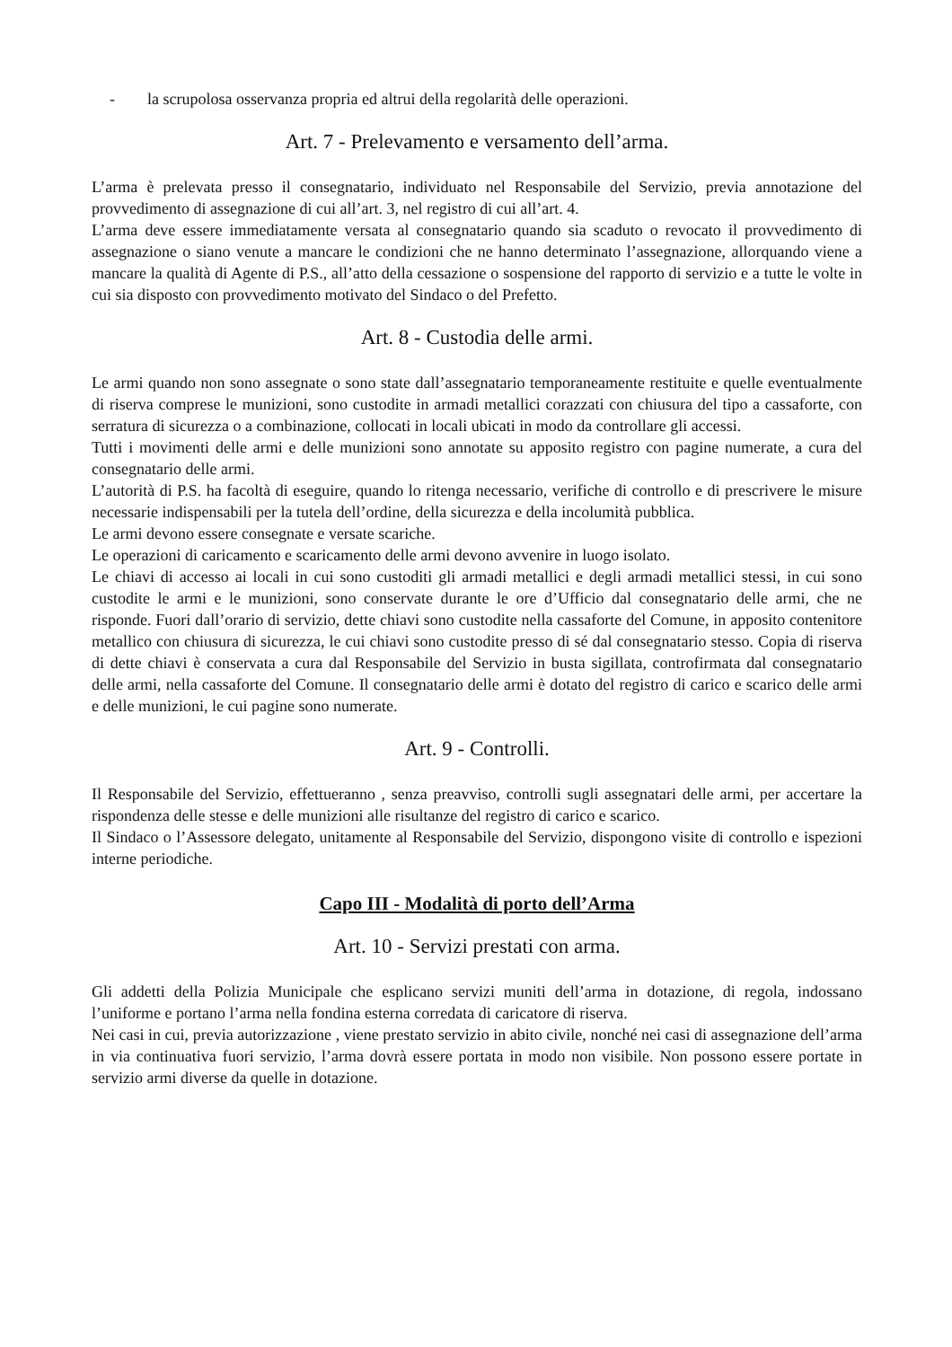- la scrupolosa osservanza propria ed altrui della regolarità delle operazioni.
Art. 7 - Prelevamento e versamento dell’arma.
L’arma è prelevata presso il consegnatario, individuato nel Responsabile del Servizio, previa annotazione del provvedimento di assegnazione di cui all’art. 3, nel registro di cui all’art. 4.
L’arma deve essere immediatamente versata al consegnatario quando sia scaduto o revocato il provvedimento di assegnazione o siano venute a mancare le condizioni che ne hanno determinato l’assegnazione, allorquando viene a mancare la qualità di Agente di P.S., all’atto della cessazione o sospensione del rapporto di servizio e a tutte le volte in cui sia disposto con provvedimento motivato del Sindaco o del Prefetto.
Art. 8 - Custodia delle armi.
Le armi quando non sono assegnate o sono state dall’assegnatario temporaneamente restituite e quelle eventualmente di riserva comprese le munizioni, sono custodite in armadi metallici corazzati con chiusura del tipo a cassaforte, con serratura di sicurezza o a combinazione, collocati in locali ubicati in modo da controllare gli accessi.
Tutti i movimenti delle armi e delle munizioni sono annotate su apposito registro con pagine numerate, a cura del consegnatario delle armi.
L’autorità di P.S. ha facoltà di eseguire, quando lo ritenga necessario, verifiche di controllo e di prescrivere le misure necessarie indispensabili per la tutela dell’ordine, della sicurezza e della incolumità pubblica.
Le armi devono essere consegnate e versate scariche.
Le operazioni di caricamento e scaricamento delle armi devono avvenire in luogo isolato.
Le chiavi di accesso ai locali in cui sono custoditi gli armadi metallici e degli armadi metallici stessi, in cui sono custodite le armi e le munizioni, sono conservate durante le ore d’Ufficio dal consegnatario delle armi, che ne risponde. Fuori dall’orario di servizio, dette chiavi sono custodite nella cassaforte del Comune, in apposito contenitore metallico con chiusura di sicurezza, le cui chiavi sono custodite presso di sé dal consegnatario stesso. Copia di riserva di dette chiavi è conservata a cura dal Responsabile del Servizio in busta sigillata, controfirmata dal consegnatario delle armi, nella cassaforte del Comune. Il consegnatario delle armi è dotato del registro di carico e scarico delle armi e delle munizioni, le cui pagine sono numerate.
Art. 9 - Controlli.
Il Responsabile del Servizio, effettueranno , senza preavviso, controlli sugli assegnatari delle armi, per accertare la rispondenza delle stesse e delle munizioni alle risultanze del registro di carico e scarico.
Il Sindaco o l’Assessore delegato, unitamente al Responsabile del Servizio, dispongono visite di controllo e ispezioni interne periodiche.
Capo III - Modalità di porto dell’Arma
Art. 10 - Servizi prestati con arma.
Gli addetti della Polizia Municipale che esplicano servizi muniti dell’arma in dotazione, di regola, indossano l’uniforme e portano l’arma nella fondina esterna corredata di caricatore di riserva.
Nei casi in cui, previa autorizzazione , viene prestato servizio in abito civile, nonché nei casi di assegnazione dell’arma in via continuativa fuori servizio, l’arma dovrà essere portata in modo non visibile. Non possono essere portate in servizio armi diverse da quelle in dotazione.